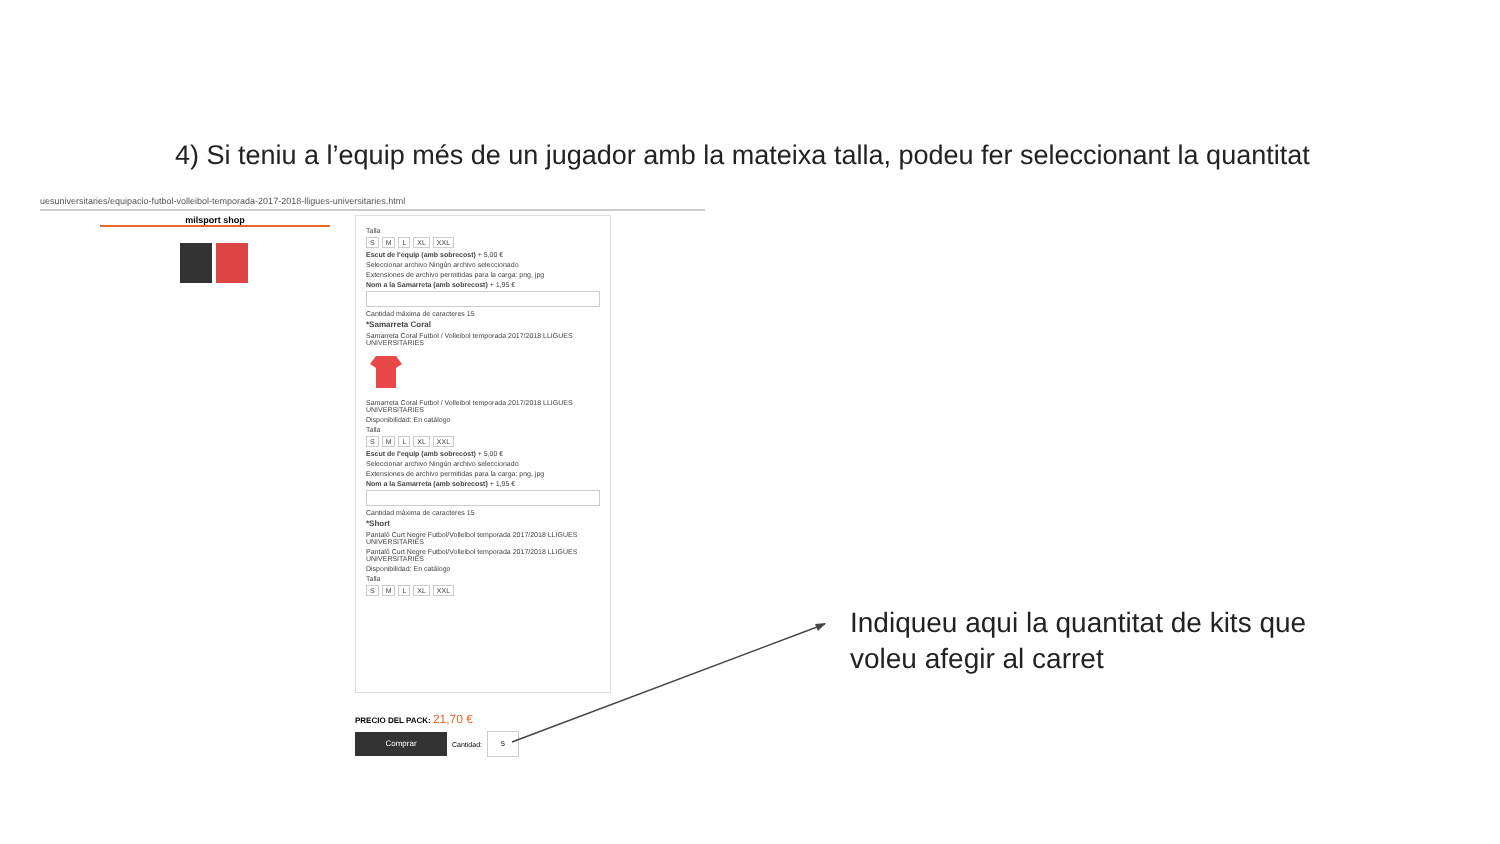4) Si teniu a l’equip més de un jugador amb la mateixa talla, podeu fer seleccionant la quantitat
uesuniversitaries/equipacio-futbol-volleibol-temporada-2017-2018-lligues-universitaries.html
milsport shop
Talla
S M L XL XXL
Escut de l'equip (amb sobrecost) + 5,00 €
Seleccionar archivo Ningún archivo seleccionado
Extensiones de archivo permitidas para la carga: png, jpg
Nom a la Samarreta (amb sobrecost) + 1,95 €
Cantidad máxima de caracteres 15
*Samarreta Coral
Samarreta Coral Futbol / Volleibol temporada 2017/2018 LLIGUES UNIVERSITARIES
Samarreta Coral Futbol / Volleibol temporada 2017/2018 LLIGUES UNIVERSITARIES
Disponibilidad: En catálogo
Talla
S M L XL XXL
Escut de l'equip (amb sobrecost) + 5,00 €
Seleccionar archivo Ningún archivo seleccionado
Extensiones de archivo permitidas para la carga: png, jpg
Nom a la Samarreta (amb sobrecost) + 1,95 €
Cantidad máxima de caracteres 15
*Short
Pantaló Curt Negre Futbol/Volleibol temporada 2017/2018 LLIGUES UNIVERSITARIES
Pantaló Curt Negre Futbol/Volleibol temporada 2017/2018 LLIGUES UNIVERSITARIES
Disponibilidad: En catálogo
Talla
S M L XL XXL
PRECIO DEL PACK: 21,70 €
Comprar
Cantidad:
5
Indiqueu aqui la quantitat de kits que
voleu afegir al carret